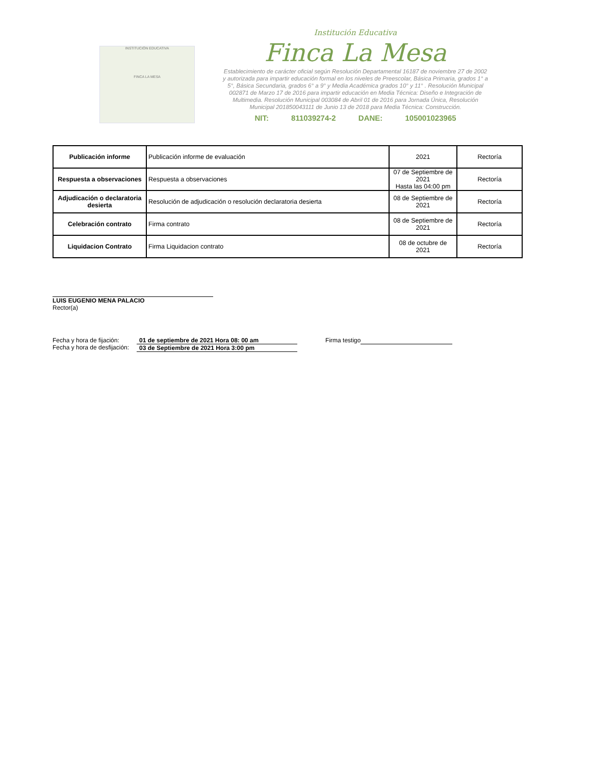INSTITUCIÓN EDUCATIVA
FINCA LA MESA
Institución Educativa
Finca La Mesa
Establecimiento de carácter oficial según Resolución Departamental 16187 de noviembre 27 de 2002 y autorizada para impartir educación formal en los niveles de Preescolar, Básica Primaria, grados 1° a 5°, Básica Secundaria, grados 6° a 9° y Media Académica grados 10° y 11° . Resolución Municipal 002871 de Marzo 17 de 2016 para impartir educación en Media Técnica: Diseño e Integración de Multimedia. Resolución Municipal 003084 de Abril 01 de 2016 para Jornada Única, Resolución Municipal 201850043111 de Junio 13 de 2018 para Media Técnica: Construcción.
NIT: 811039274-2 DANE: 105001023965
| Publicación informe | Publicación informe de evaluación | 2021 | Rectoría |
| Respuesta a observaciones | Respuesta a observaciones | 07 de Septiembre de 2021 Hasta las 04:00 pm | Rectoría |
| Adjudicación o declaratoria desierta | Resolución de adjudicación o resolución declaratoria desierta | 08 de Septiembre de 2021 | Rectoría |
| Celebración contrato | Firma contrato | 08 de Septiembre de 2021 | Rectoría |
| Liquidacion Contrato | Firma Liquidacion contrato | 08 de octubre de 2021 | Rectoría |
LUIS EUGENIO MENA PALACIO
Rector(a)
Fecha y hora de fijación:
Fecha y hora de desfijación:
01 de septiembre de 2021 Hora 08: 00 am
03 de Septiembre de 2021 Hora 3:00 pm
Firma testigo